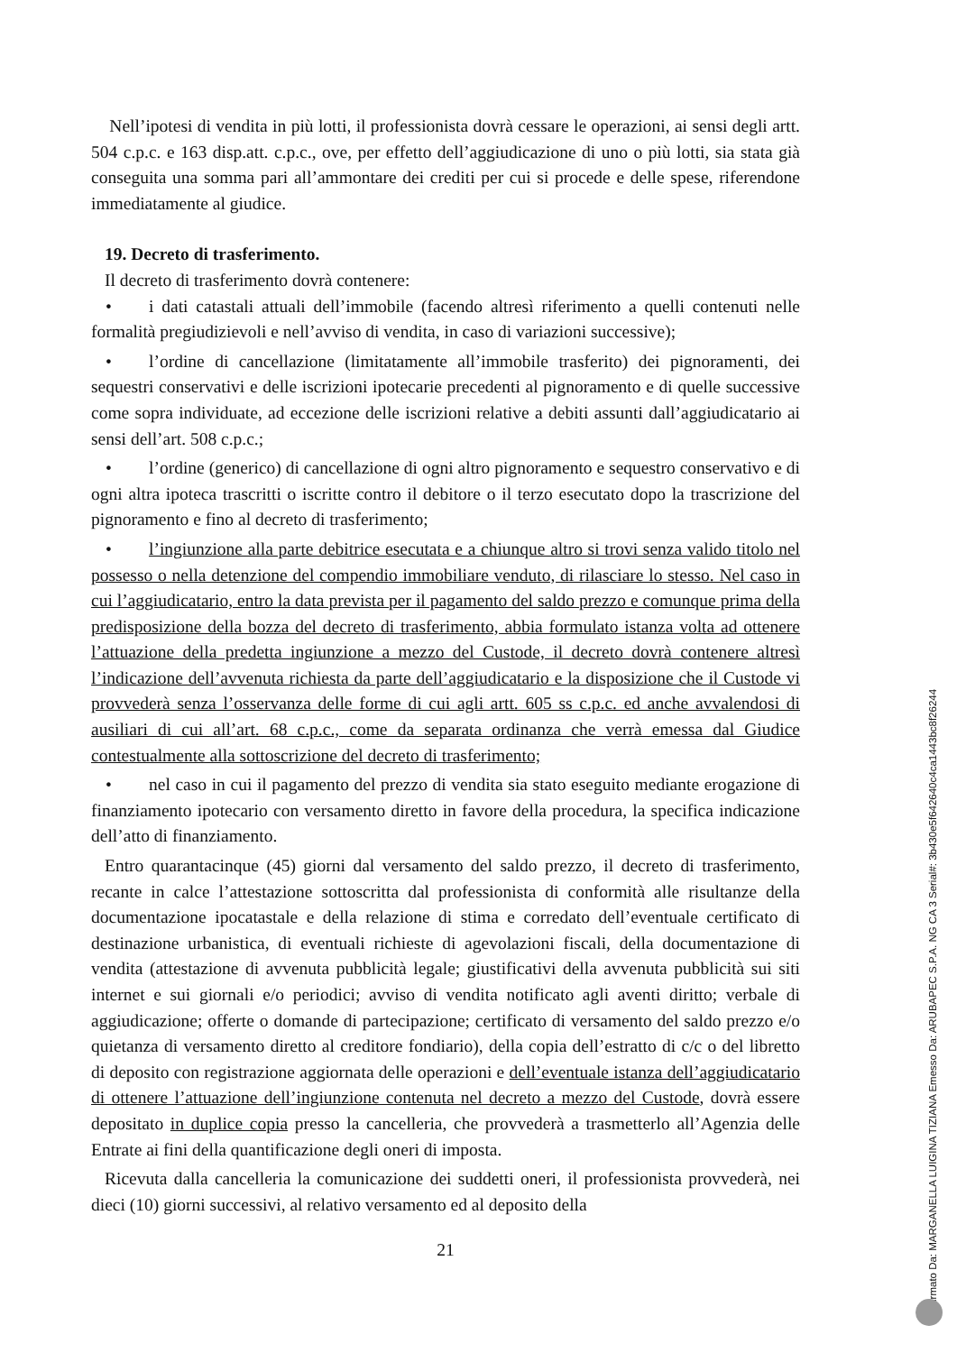Nell’ipotesi di vendita in più lotti, il professionista dovrà cessare le operazioni, ai sensi degli artt. 504 c.p.c. e 163 disp.att. c.p.c., ove, per effetto dell’aggiudicazione di uno o più lotti, sia stata già conseguita una somma pari all’ammontare dei crediti per cui si procede e delle spese, riferendone immediatamente al giudice.
19. Decreto di trasferimento.
Il decreto di trasferimento dovrà contenere:
• i dati catastali attuali dell’immobile (facendo altresì riferimento a quelli contenuti nelle formalità pregiudizievoli e nell’avviso di vendita, in caso di variazioni successive);
• l’ordine di cancellazione (limitatamente all’immobile trasferito) dei pignoramenti, dei sequestri conservativi e delle iscrizioni ipotecarie precedenti al pignoramento e di quelle successive come sopra individuate, ad eccezione delle iscrizioni relative a debiti assunti dall’aggiudicatario ai sensi dell’art. 508 c.p.c.;
• l’ordine (generico) di cancellazione di ogni altro pignoramento e sequestro conservativo e di ogni altra ipoteca trascritti o iscritte contro il debitore o il terzo esecutato dopo la trascrizione del pignoramento e fino al decreto di trasferimento;
• l’ingiunzione alla parte debitrice esecutata e a chiunque altro si trovi senza valido titolo nel possesso o nella detenzione del compendio immobiliare venduto, di rilasciare lo stesso. Nel caso in cui l’aggiudicatario, entro la data prevista per il pagamento del saldo prezzo e comunque prima della predisposizione della bozza del decreto di trasferimento, abbia formulato istanza volta ad ottenere l’attuazione della predetta ingiunzione a mezzo del Custode, il decreto dovrà contenere altresì l’indicazione dell’avvenuta richiesta da parte dell’aggiudicatario e la disposizione che il Custode vi provvederà senza l’osservanza delle forme di cui agli artt. 605 ss c.p.c. ed anche avvalendosi di ausiliari di cui all’art. 68 c.p.c., come da separata ordinanza che verrà emessa dal Giudice contestualmente alla sottoscrizione del decreto di trasferimento;
• nel caso in cui il pagamento del prezzo di vendita sia stato eseguito mediante erogazione di finanziamento ipotecario con versamento diretto in favore della procedura, la specifica indicazione dell’atto di finanziamento.
Entro quarantacinque (45) giorni dal versamento del saldo prezzo, il decreto di trasferimento, recante in calce l’attestazione sottoscritta dal professionista di conformità alle risultanze della documentazione ipocatastale e della relazione di stima e corredato dell’eventuale certificato di destinazione urbanistica, di eventuali richieste di agevolazioni fiscali, della documentazione di vendita (attestazione di avvenuta pubblicità legale; giustificativi della avvenuta pubblicità sui siti internet e sui giornali e/o periodici; avviso di vendita notificato agli aventi diritto; verbale di aggiudicazione; offerte o domande di partecipazione; certificato di versamento del saldo prezzo e/o quietanza di versamento diretto al creditore fondiario), della copia dell’estratto di c/c o del libretto di deposito con registrazione aggiornata delle operazioni e dell’eventuale istanza dell’aggiudicatario di ottenere l’attuazione dell’ingiunzione contenuta nel decreto a mezzo del Custode, dovrà essere depositato in duplice copia presso la cancelleria, che provvederà a trasmetterlo all’Agenzia delle Entrate ai fini della quantificazione degli oneri di imposta.
Ricevuta dalla cancelleria la comunicazione dei suddetti oneri, il professionista provvederà, nei dieci (10) giorni successivi, al relativo versamento ed al deposito della
21
Firmato Da: MARGANELLA LUIGINA TIZIANA Emesso Da: ARUBAPEC S.P.A. NG CA 3 Serial#: 3b430e5f642640c4ca1443bc8f26244